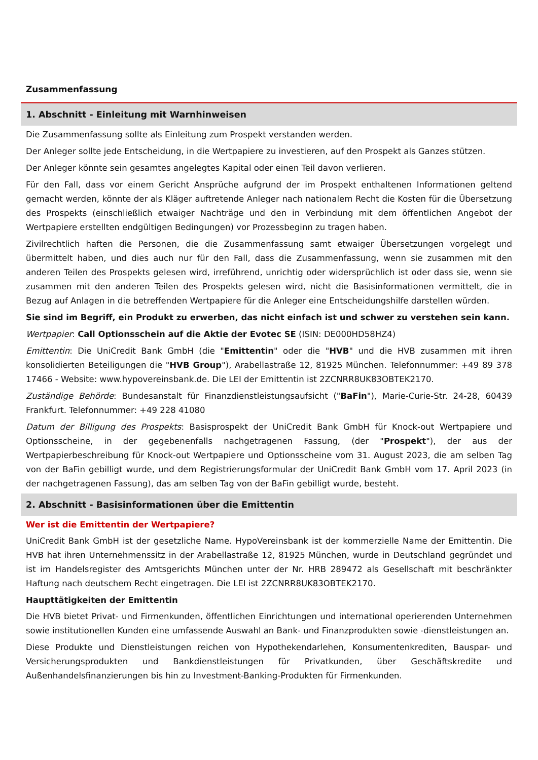Zusammenfassung
1. Abschnitt - Einleitung mit Warnhinweisen
Die Zusammenfassung sollte als Einleitung zum Prospekt verstanden werden.
Der Anleger sollte jede Entscheidung, in die Wertpapiere zu investieren, auf den Prospekt als Ganzes stützen.
Der Anleger könnte sein gesamtes angelegtes Kapital oder einen Teil davon verlieren.
Für den Fall, dass vor einem Gericht Ansprüche aufgrund der im Prospekt enthaltenen Informationen geltend gemacht werden, könnte der als Kläger auftretende Anleger nach nationalem Recht die Kosten für die Übersetzung des Prospekts (einschließlich etwaiger Nachträge und den in Verbindung mit dem öffentlichen Angebot der Wertpapiere erstellten endgültigen Bedingungen) vor Prozessbeginn zu tragen haben.
Zivilrechtlich haften die Personen, die die Zusammenfassung samt etwaiger Übersetzungen vorgelegt und übermittelt haben, und dies auch nur für den Fall, dass die Zusammenfassung, wenn sie zusammen mit den anderen Teilen des Prospekts gelesen wird, irreführend, unrichtig oder widersprüchlich ist oder dass sie, wenn sie zusammen mit den anderen Teilen des Prospekts gelesen wird, nicht die Basisinformationen vermittelt, die in Bezug auf Anlagen in die betreffenden Wertpapiere für die Anleger eine Entscheidungshilfe darstellen würden.
Sie sind im Begriff, ein Produkt zu erwerben, das nicht einfach ist und schwer zu verstehen sein kann.
Wertpapier: Call Optionsschein auf die Aktie der Evotec SE (ISIN: DE000HD58HZ4)
Emittentin: Die UniCredit Bank GmbH (die "Emittentin" oder die "HVB" und die HVB zusammen mit ihren konsolidierten Beteiligungen die "HVB Group"), Arabellastraße 12, 81925 München. Telefonnummer: +49 89 378 17466 - Website: www.hypovereinsbank.de. Die LEI der Emittentin ist 2ZCNRR8UK83OBTEK2170.
Zuständige Behörde: Bundesanstalt für Finanzdienstleistungsaufsicht ("BaFin"), Marie-Curie-Str. 24-28, 60439 Frankfurt. Telefonnummer: +49 228 41080
Datum der Billigung des Prospekts: Basisprospekt der UniCredit Bank GmbH für Knock-out Wertpapiere und Optionsscheine, in der gegebenenfalls nachgetragenen Fassung, (der "Prospekt"), der aus der Wertpapierbeschreibung für Knock-out Wertpapiere und Optionsscheine vom 31. August 2023, die am selben Tag von der BaFin gebilligt wurde, und dem Registrierungsformular der UniCredit Bank GmbH vom 17. April 2023 (in der nachgetragenen Fassung), das am selben Tag von der BaFin gebilligt wurde, besteht.
2. Abschnitt - Basisinformationen über die Emittentin
Wer ist die Emittentin der Wertpapiere?
UniCredit Bank GmbH ist der gesetzliche Name. HypoVereinsbank ist der kommerzielle Name der Emittentin. Die HVB hat ihren Unternehmenssitz in der Arabellastraße 12, 81925 München, wurde in Deutschland gegründet und ist im Handelsregister des Amtsgerichts München unter der Nr. HRB 289472 als Gesellschaft mit beschränkter Haftung nach deutschem Recht eingetragen. Die LEI ist 2ZCNRR8UK83OBTEK2170.
Haupttätigkeiten der Emittentin
Die HVB bietet Privat- und Firmenkunden, öffentlichen Einrichtungen und international operierenden Unternehmen sowie institutionellen Kunden eine umfassende Auswahl an Bank- und Finanzprodukten sowie -dienstleistungen an.
Diese Produkte und Dienstleistungen reichen von Hypothekendarlehen, Konsumentenkrediten, Bauspar- und Versicherungsprodukten und Bankdienstleistungen für Privatkunden, über Geschäftskredite und Außenhandelsfinanzierungen bis hin zu Investment-Banking-Produkten für Firmenkunden.